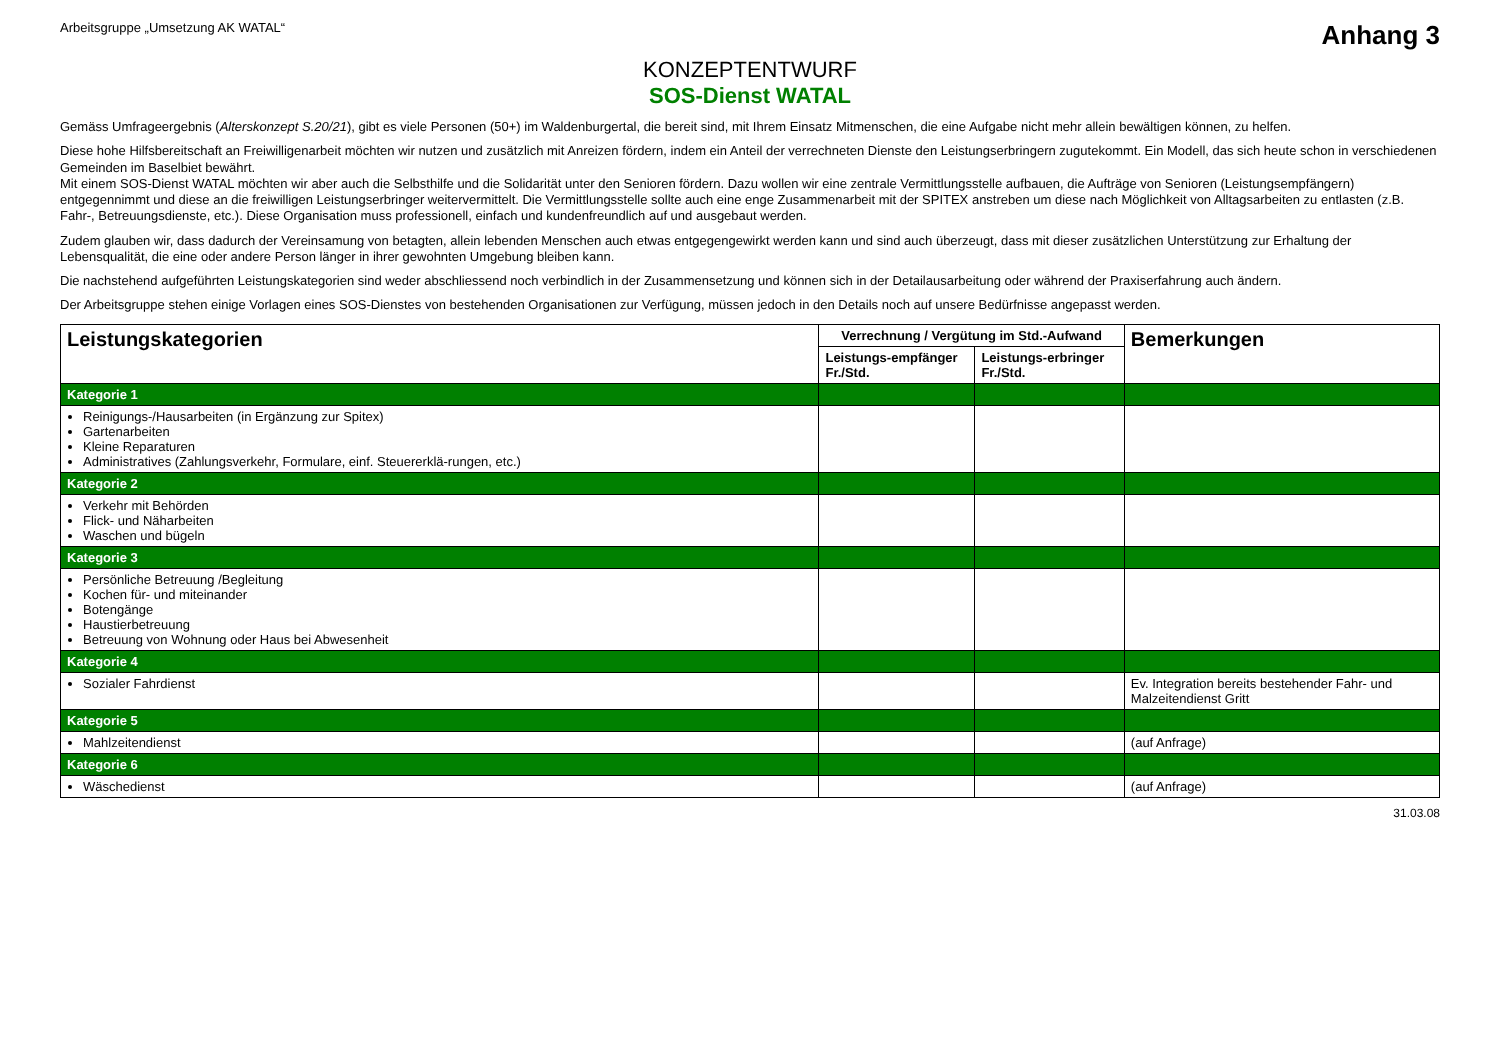Arbeitsgruppe „Umsetzung AK WATAL“
Anhang 3
KONZEPTENTWURF
SOS-Dienst WATAL
Gemäss Umfrageergebnis (Alterskonzept S.20/21), gibt es viele Personen (50+) im Waldenburgertal, die bereit sind, mit Ihrem Einsatz Mitmenschen, die eine Aufgabe nicht mehr allein bewältigen können, zu helfen.
Diese hohe Hilfsbereitschaft an Freiwilligenarbeit möchten wir nutzen und zusätzlich mit Anreizen fördern, indem ein Anteil der verrechneten Dienste den Leistungserbringern zugutekommt. Ein Modell, das sich heute schon in verschiedenen Gemeinden im Baselbiet bewährt.
Mit einem SOS-Dienst WATAL möchten wir aber auch die Selbsthilfe und die Solidarität unter den Senioren fördern. Dazu wollen wir eine zentrale Vermittlungsstelle aufbauen, die Aufträge von Senioren (Leistungsempfängern) entgegennimmt und diese an die freiwilligen Leistungserbringer weitervermittelt. Die Vermittlungsstelle sollte auch eine enge Zusammenarbeit mit der SPITEX anstreben um diese nach Möglichkeit von Alltagsarbeiten zu entlasten (z.B. Fahr-, Betreuungsdienste, etc.). Diese Organisation muss professionell, einfach und kundenfreundlich auf und ausgebaut werden.
Zudem glauben wir, dass dadurch der Vereinsamung von betagten, allein lebenden Menschen auch etwas entgegengewirkt werden kann und sind auch überzeugt, dass mit dieser zusätzlichen Unterstützung zur Erhaltung der Lebensqualität, die eine oder andere Person länger in ihrer gewohnten Umgebung bleiben kann.
Die nachstehend aufgeführten Leistungskategorien sind weder abschliessend noch verbindlich in der Zusammensetzung und können sich in der Detailausarbeitung oder während der Praxiserfahrung auch ändern.
Der Arbeitsgruppe stehen einige Vorlagen eines SOS-Dienstes von bestehenden Organisationen zur Verfügung, müssen jedoch in den Details noch auf unsere Bedürfnisse angepasst werden.
| Leistungskategorien | Verrechnung / Vergütung im Std.-Aufwand | | Bemerkungen |
| --- | --- | --- | --- |
| | Leistungs-empfänger Fr./Std. | Leistungs-erbringer Fr./Std. | |
| Kategorie 1 | | | |
| Reinigungs-/Hausarbeiten (in Ergänzung zur Spitex) Gartenarbeiten Kleine Reparaturen Administratives (Zahlungsverkehr, Formulare, einf. Steuererklä-rungen, etc.) | | | |
| Kategorie 2 | | | |
| Verkehr mit Behörden Flick- und Näharbeiten Waschen und bügeln | | | |
| Kategorie 3 | | | |
| Persönliche Betreuung /Begleitung Kochen für- und miteinander Botengänge Haustierbetreuung Betreuung von Wohnung oder Haus bei Abwesenheit | | | |
| Kategorie 4 | | | |
| Sozialer Fahrdienst | | | Ev. Integration bereits bestehender Fahr- und Malzeitendienst Gritt |
| Kategorie 5 | | | |
| Mahlzeitendienst | | | (auf Anfrage) |
| Kategorie 6 | | | |
| Wäschedienst | | | (auf Anfrage) |
31.03.08